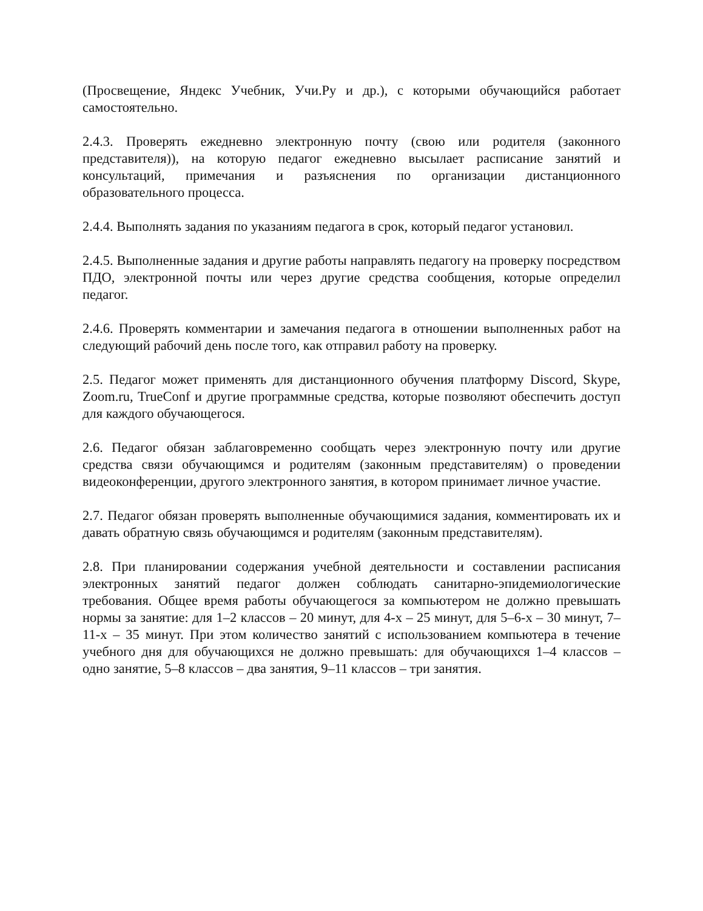(Просвещение, Яндекс Учебник, Учи.Ру и др.), с которыми обучающийся работает самостоятельно.
2.4.3. Проверять ежедневно электронную почту (свою или родителя (законного представителя)), на которую педагог ежедневно высылает расписание занятий и консультаций, примечания и разъяснения по организации дистанционного образовательного процесса.
2.4.4. Выполнять задания по указаниям педагога в срок, который педагог установил.
2.4.5. Выполненные задания и другие работы направлять педагогу на проверку посредством ПДО, электронной почты или через другие средства сообщения, которые определил педагог.
2.4.6. Проверять комментарии и замечания педагога в отношении выполненных работ на следующий рабочий день после того, как отправил работу на проверку.
2.5. Педагог может применять для дистанционного обучения платформу Discord, Skype, Zoom.ru, TrueConf и другие программные средства, которые позволяют обеспечить доступ для каждого обучающегося.
2.6. Педагог обязан заблаговременно сообщать через электронную почту или другие средства связи обучающимся и родителям (законным представителям) о проведении видеоконференции, другого электронного занятия, в котором принимает личное участие.
2.7. Педагог обязан проверять выполненные обучающимися задания, комментировать их и давать обратную связь обучающимся и родителям (законным представителям).
2.8. При планировании содержания учебной деятельности и составлении расписания электронных занятий педагог должен соблюдать санитарно-эпидемиологические требования. Общее время работы обучающегося за компьютером не должно превышать нормы за занятие: для 1–2 классов – 20 минут, для 4-х – 25 минут, для 5–6-х – 30 минут, 7–11-х – 35 минут. При этом количество занятий с использованием компьютера в течение учебного дня для обучающихся не должно превышать: для обучающихся 1–4 классов – одно занятие, 5–8 классов – два занятия, 9–11 классов – три занятия.